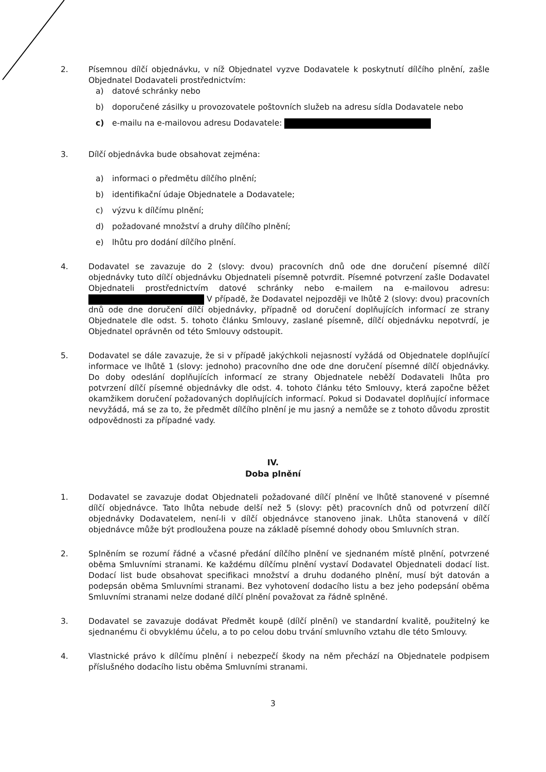2. Písemnou dílčí objednávku, v níž Objednatel vyzve Dodavatele k poskytnutí dílčího plnění, zašle Objednatel Dodavateli prostřednictvím:
a) datové schránky nebo
b) doporučené zásilky u provozovatele poštovních služeb na adresu sídla Dodavatele nebo
c) e-mailu na e-mailovou adresu Dodavatele:
3. Dílčí objednávka bude obsahovat zejména:
a) informaci o předmětu dílčího plnění;
b) identifikační údaje Objednatele a Dodavatele;
c) výzvu k dílčímu plnění;
d) požadované množství a druhy dílčího plnění;
e) lhůtu pro dodání dílčího plnění.
4. Dodavatel se zavazuje do 2 (slovy: dvou) pracovních dnů ode dne doručení písemné dílčí objednávky tuto dílčí objednávku Objednateli písemně potvrdit. Písemné potvrzení zašle Dodavatel Objednateli prostřednictvím datové schránky nebo e-mailem na e-mailovou adresu: V případě, že Dodavatel nejpozději ve lhůtě 2 (slovy: dvou) pracovních dnů ode dne doručení dílčí objednávky, případně od doručení doplňujících informací ze strany Objednatele dle odst. 5. tohoto článku Smlouvy, zaslané písemně, dílčí objednávku nepotvrdí, je Objednatel oprávněn od této Smlouvy odstoupit.
5. Dodavatel se dále zavazuje, že si v případě jakýchkoli nejasností vyžádá od Objednatele doplňující informace ve lhůtě 1 (slovy: jednoho) pracovního dne ode dne doručení písemné dílčí objednávky. Do doby odeslání doplňujících informací ze strany Objednatele neběží Dodavateli lhůta pro potvrzení dílčí písemné objednávky dle odst. 4. tohoto článku této Smlouvy, která započne běžet okamžikem doručení požadovaných doplňujících informací. Pokud si Dodavatel doplňující informace nevyžádá, má se za to, že předmět dílčího plnění je mu jasný a nemůže se z tohoto důvodu zprostit odpovědnosti za případné vady.
IV.
Doba plnění
1. Dodavatel se zavazuje dodat Objednateli požadované dílčí plnění ve lhůtě stanovené v písemné dílčí objednávce. Tato lhůta nebude delší než 5 (slovy: pět) pracovních dnů od potvrzení dílčí objednávky Dodavatelem, není-li v dílčí objednávce stanoveno jinak. Lhůta stanovená v dílčí objednávce může být prodloužena pouze na základě písemné dohody obou Smluvních stran.
2. Splněním se rozumí řádné a včasné předání dílčího plnění ve sjednaném místě plnění, potvrzené oběma Smluvními stranami. Ke každému dílčímu plnění vystaví Dodavatel Objednateli dodací list. Dodací list bude obsahovat specifikaci množství a druhu dodaného plnění, musí být datován a podepsán oběma Smluvními stranami. Bez vyhotovení dodacího listu a bez jeho podepsání oběma Smluvními stranami nelze dodané dílčí plnění považovat za řádně splněné.
3. Dodavatel se zavazuje dodávat Předmět koupě (dílčí plnění) ve standardní kvalitě, použitelný ke sjednanému či obvyklému účelu, a to po celou dobu trvání smluvního vztahu dle této Smlouvy.
4. Vlastnické právo k dílčímu plnění i nebezpečí škody na něm přechází na Objednatele podpisem příslušného dodacího listu oběma Smluvními stranami.
3